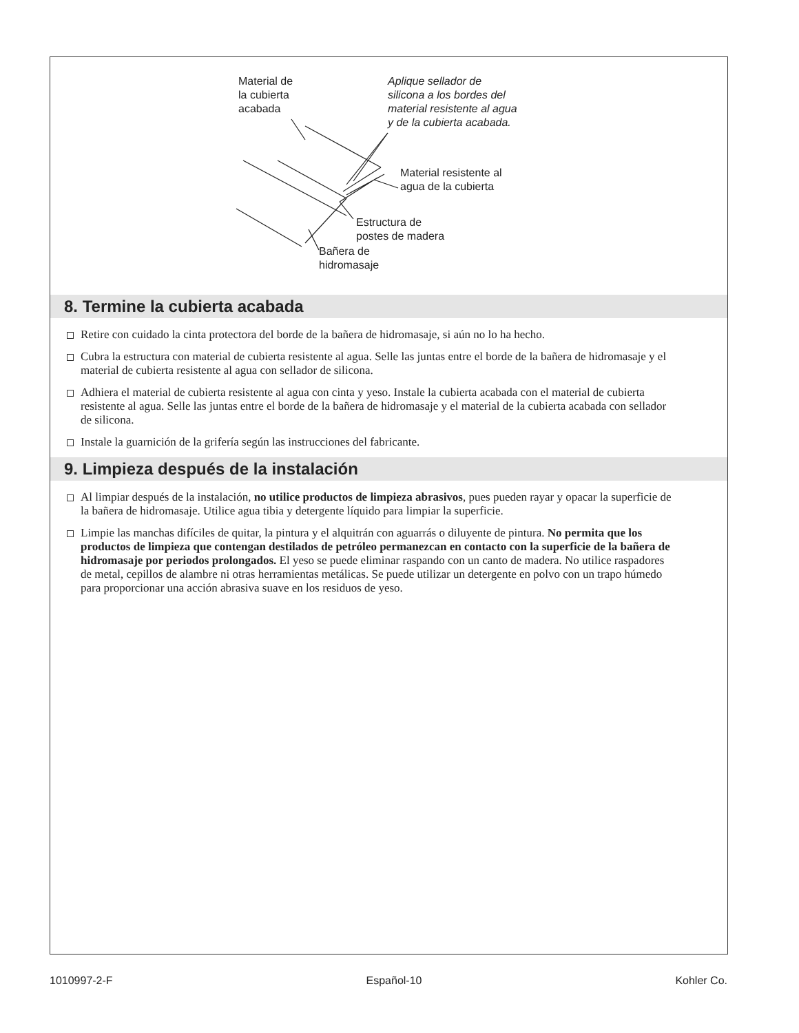Material de
la cubierta
acabada
Aplique sellador de
silicona a los bordes del
material resistente al agua
y de la cubierta acabada.
Material resistente al
agua de la cubierta
Estructura de
postes de madera
Bañera de
hidromasaje
8. Termine la cubierta acabada
Retire con cuidado la cinta protectora del borde de la bañera de hidromasaje, si aún no lo ha hecho.
Cubra la estructura con material de cubierta resistente al agua. Selle las juntas entre el borde de la bañera de hidromasaje y el material de cubierta resistente al agua con sellador de silicona.
Adhiera el material de cubierta resistente al agua con cinta y yeso. Instale la cubierta acabada con el material de cubierta resistente al agua. Selle las juntas entre el borde de la bañera de hidromasaje y el material de la cubierta acabada con sellador de silicona.
Instale la guarnición de la grifería según las instrucciones del fabricante.
9. Limpieza después de la instalación
Al limpiar después de la instalación, no utilice productos de limpieza abrasivos, pues pueden rayar y opacar la superficie de la bañera de hidromasaje. Utilice agua tibia y detergente líquido para limpiar la superficie.
Limpie las manchas difíciles de quitar, la pintura y el alquitrán con aguarrás o diluyente de pintura. No permita que los productos de limpieza que contengan destilados de petróleo permanezcan en contacto con la superficie de la bañera de hidromasaje por periodos prolongados. El yeso se puede eliminar raspando con un canto de madera. No utilice raspadores de metal, cepillos de alambre ni otras herramientas metálicas. Se puede utilizar un detergente en polvo con un trapo húmedo para proporcionar una acción abrasiva suave en los residuos de yeso.
1010997-2-F Español-10 Kohler Co.